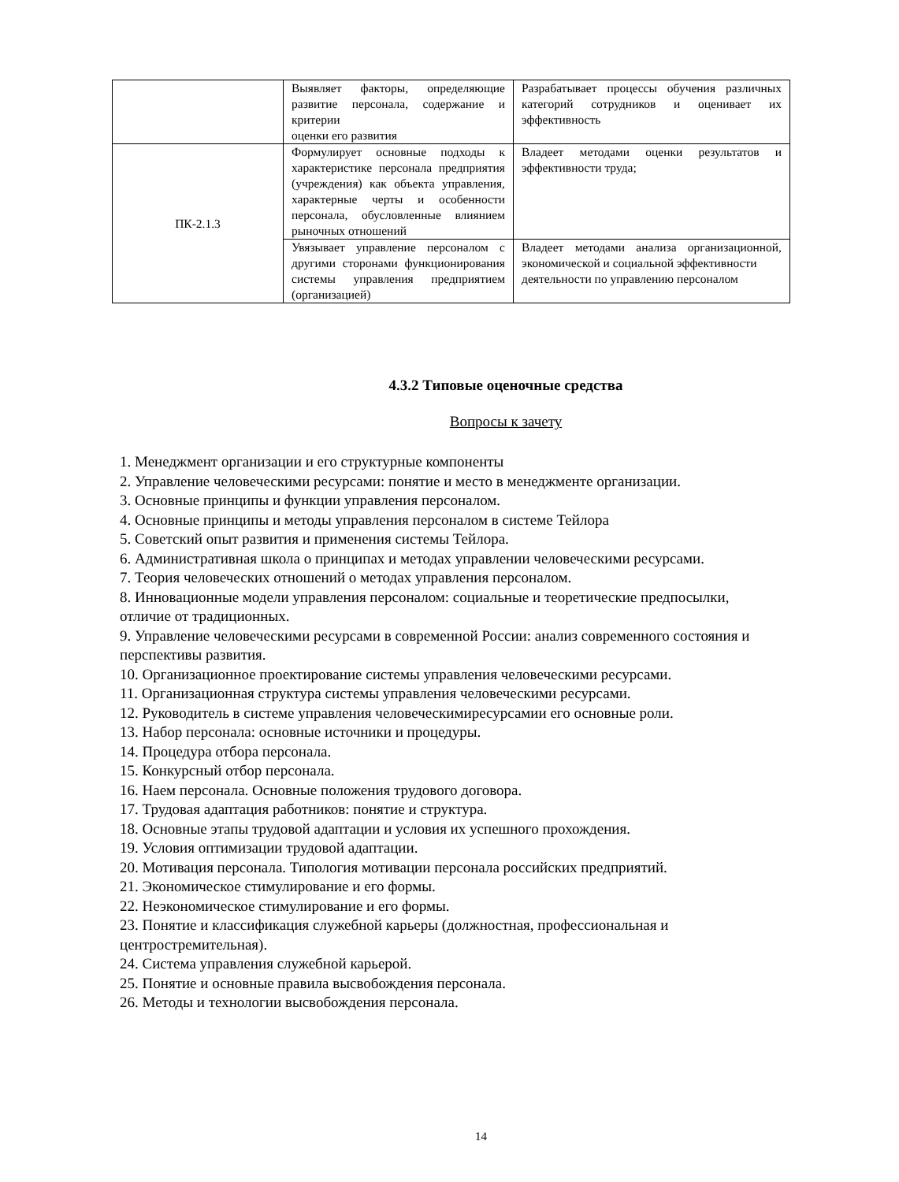| | Выявляет факторы, определяющие развитие персонала, содержание и критерии оценки его развития | Разрабатывает процессы обучения различных категорий сотрудников и оценивает их эффективность |
| ПК-2.1.3 | Формулирует основные подходы к характеристике персонала предприятия (учреждения) как объекта управления, характерные черты и особенности персонала, обусловленные влиянием рыночных отношений | Владеет методами оценки результатов и эффективности труда; |
| | Увязывает управление персоналом с другими сторонами функционирования системы управления предприятием (организацией) | Владеет методами анализа организационной, экономической и социальной эффективности деятельности по управлению персоналом |
4.3.2 Типовые оценочные средства
Вопросы к зачету
1. Менеджмент организации и его структурные компоненты
2. Управление человеческими ресурсами: понятие и место в менеджменте организации.
3. Основные принципы и функции управления персоналом.
4. Основные принципы и методы управления персоналом в системе Тейлора
5. Советский опыт развития и применения системы Тейлора.
6. Административная школа о принципах и методах управлении человеческими ресурсами.
7. Теория человеческих отношений о методах управления персоналом.
8. Инновационные модели управления персоналом: социальные и теоретические предпосылки, отличие от традиционных.
9. Управление человеческими ресурсами в современной России: анализ современного состояния и перспективы развития.
10. Организационное проектирование системы управления человеческими ресурсами.
11. Организационная структура системы управления человеческими ресурсами.
12. Руководитель в системе управления человеческимиресурсамии его основные роли.
13. Набор персонала: основные источники и процедуры.
14. Процедура отбора персонала.
15. Конкурсный отбор персонала.
16. Наем персонала. Основные положения трудового договора.
17. Трудовая адаптация работников: понятие и структура.
18. Основные этапы трудовой адаптации и условия их успешного прохождения.
19. Условия оптимизации трудовой адаптации.
20. Мотивация персонала. Типология мотивации персонала российских предприятий.
21. Экономическое стимулирование и его формы.
22. Неэкономическое стимулирование и его формы.
23. Понятие и классификация служебной карьеры (должностная, профессиональная и центростремительная).
24. Система управления служебной карьерой.
25. Понятие и основные правила высвобождения персонала.
26. Методы и технологии высвобождения персонала.
14